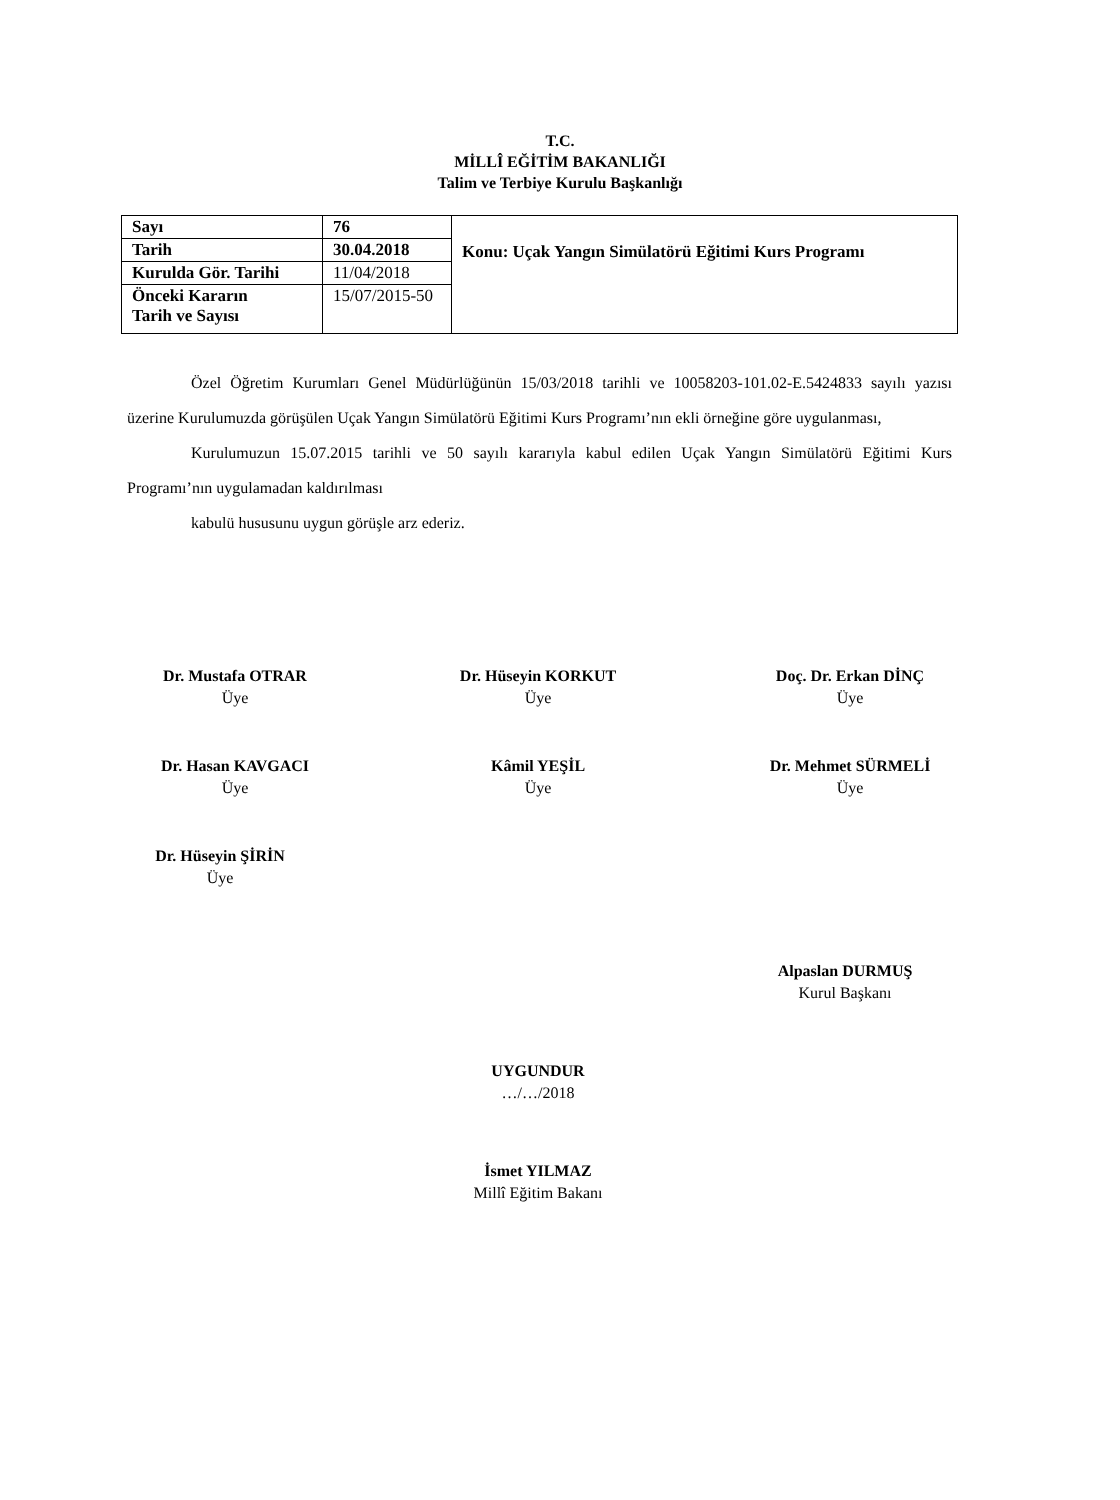T.C.
MİLLÎ EĞİTİM BAKANLIĞI
Talim ve Terbiye Kurulu Başkanlığı
| Sayı | 76 | Konu: Uçak Yangın Simülatörü Eğitimi Kurs Programı |
| Tarih | 30.04.2018 | |
| Kurulda Gör. Tarihi | 11/04/2018 | |
| Önceki Kararın Tarih ve Sayısı | 15/07/2015-50 | |
Özel Öğretim Kurumları Genel Müdürlüğünün 15/03/2018 tarihli ve 10058203-101.02-E.5424833 sayılı yazısı üzerine Kurulumuzda görüşülen Uçak Yangın Simülatörü Eğitimi Kurs Programı’nın ekli örneğine göre uygulanması,
Kurulumuzun 15.07.2015 tarihli ve 50 sayılı kararıyla kabul edilen Uçak Yangın Simülatörü Eğitimi Kurs Programı’nın uygulamadan kaldırılması
kabulü hususunu uygun görüşle arz ederiz.
Dr. Mustafa OTRAR
Üye
Dr. Hüseyin KORKUT
Üye
Doç. Dr. Erkan DİNÇ
Üye
Dr. Hasan KAVGACI
Üye
Kâmil YEŞİL
Üye
Dr. Mehmet SÜRMELİ
Üye
Dr. Hüseyin ŞİRİN
Üye
Alpaslan DURMUŞ
Kurul Başkanı
UYGUNDUR
…/…/2018
İsmet YILMAZ
Millî Eğitim Bakanı